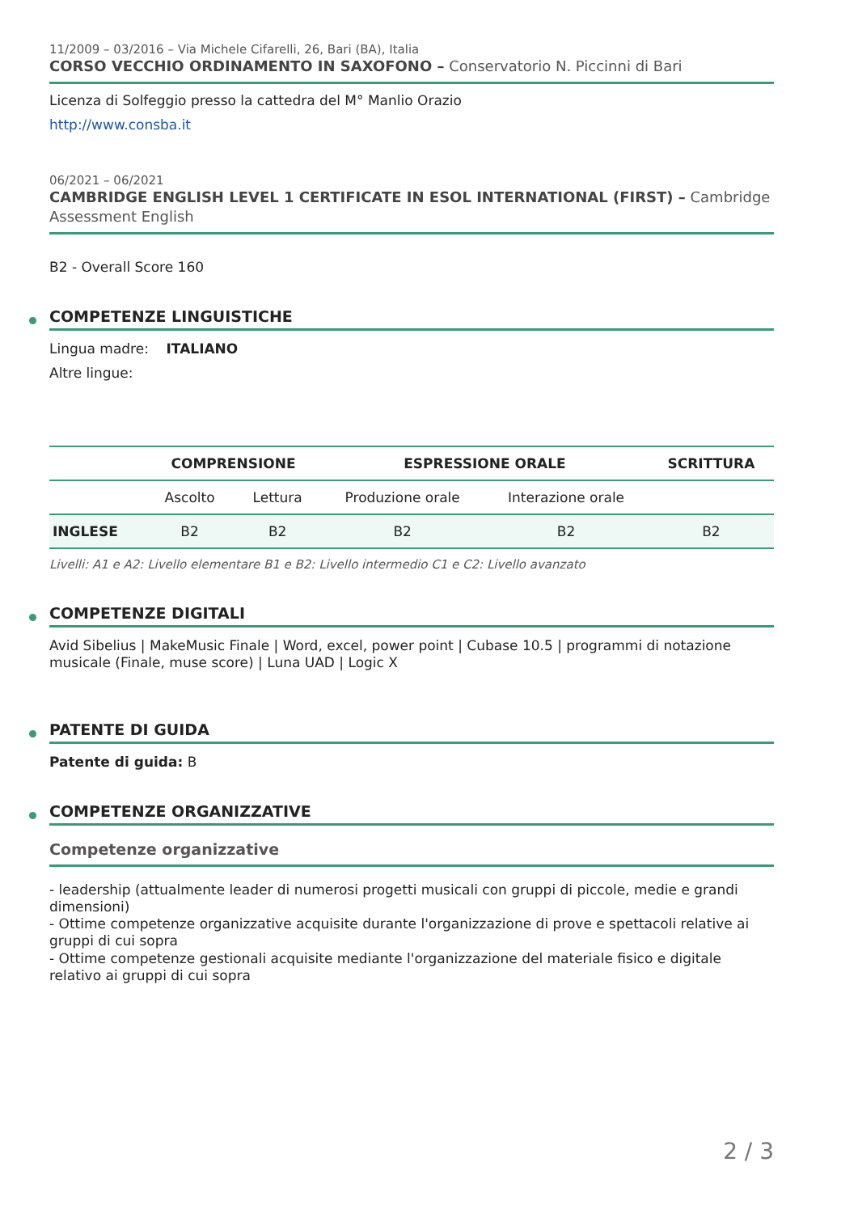11/2009 – 03/2016 – Via Michele Cifarelli, 26, Bari (BA), Italia
CORSO VECCHIO ORDINAMENTO IN SAXOFONO – Conservatorio N. Piccinni di Bari
Licenza di Solfeggio presso la cattedra del M° Manlio Orazio
http://www.consba.it
06/2021 – 06/2021
CAMBRIDGE ENGLISH LEVEL 1 CERTIFICATE IN ESOL INTERNATIONAL (FIRST) – Cambridge Assessment English
B2 - Overall Score 160
COMPETENZE LINGUISTICHE
Lingua madre: ITALIANO
Altre lingue:
| | COMPRENSIONE | | ESPRESSIONE ORALE | | SCRITTURA |
| --- | --- | --- | --- | --- | --- |
| | Ascolto | Lettura | Produzione orale | Interazione orale | |
| INGLESE | B2 | B2 | B2 | B2 | B2 |
Livelli: A1 e A2: Livello elementare B1 e B2: Livello intermedio C1 e C2: Livello avanzato
COMPETENZE DIGITALI
Avid Sibelius | MakeMusic Finale | Word, excel, power point | Cubase 10.5 | programmi di notazione musicale (Finale, muse score) | Luna UAD | Logic X
PATENTE DI GUIDA
Patente di guida: B
COMPETENZE ORGANIZZATIVE
Competenze organizzative
- leadership (attualmente leader di numerosi progetti musicali con gruppi di piccole, medie e grandi dimensioni)
- Ottime competenze organizzative acquisite durante l'organizzazione di prove e spettacoli relative ai gruppi di cui sopra
- Ottime competenze gestionali acquisite mediante l'organizzazione del materiale fisico e digitale relativo ai gruppi di cui sopra
2 / 3